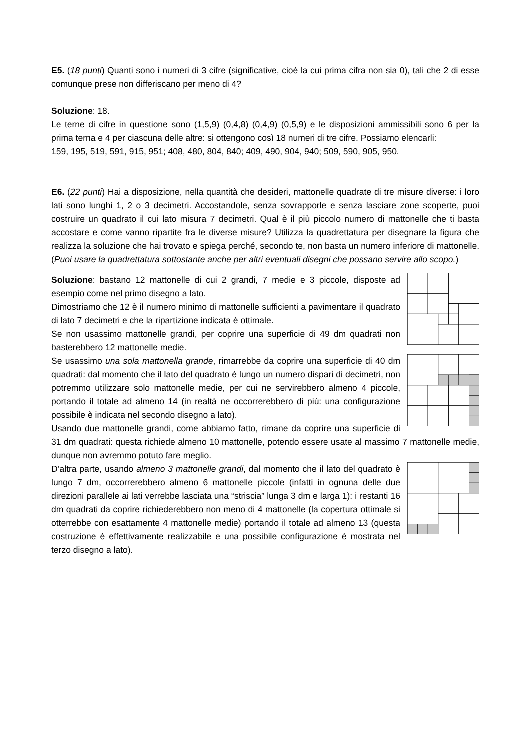E5. (18 punti) Quanti sono i numeri di 3 cifre (significative, cioè la cui prima cifra non sia 0), tali che 2 di esse comunque prese non differiscano per meno di 4?
Soluzione: 18.
Le terne di cifre in questione sono (1,5,9) (0,4,8) (0,4,9) (0,5,9) e le disposizioni ammissibili sono 6 per la prima terna e 4 per ciascuna delle altre: si ottengono così 18 numeri di tre cifre. Possiamo elencarli:
159, 195, 519, 591, 915, 951; 408, 480, 804, 840; 409, 490, 904, 940; 509, 590, 905, 950.
E6. (22 punti) Hai a disposizione, nella quantità che desideri, mattonelle quadrate di tre misure diverse: i loro lati sono lunghi 1, 2 o 3 decimetri. Accostandole, senza sovrapporle e senza lasciare zone scoperte, puoi costruire un quadrato il cui lato misura 7 decimetri. Qual è il più piccolo numero di mattonelle che ti basta accostare e come vanno ripartite fra le diverse misure? Utilizza la quadrettatura per disegnare la figura che realizza la soluzione che hai trovato e spiega perché, secondo te, non basta un numero inferiore di mattonelle. (Puoi usare la quadrettatura sottostante anche per altri eventuali disegni che possano servire allo scopo.)
Soluzione: bastano 12 mattonelle di cui 2 grandi, 7 medie e 3 piccole, disposte ad esempio come nel primo disegno a lato.
Dimostriamo che 12 è il numero minimo di mattonelle sufficienti a pavimentare il quadrato di lato 7 decimetri e che la ripartizione indicata è ottimale.
Se non usassimo mattonelle grandi, per coprire una superficie di 49 dm quadrati non basterebbero 12 mattonelle medie.
Se usassimo una sola mattonella grande, rimarrebbe da coprire una superficie di 40 dm quadrati: dal momento che il lato del quadrato è lungo un numero dispari di decimetri, non potremmo utilizzare solo mattonelle medie, per cui ne servirebbero almeno 4 piccole, portando il totale ad almeno 14 (in realtà ne occorrerebbero di più: una configurazione possibile è indicata nel secondo disegno a lato).
Usando due mattonelle grandi, come abbiamo fatto, rimane da coprire una superficie di 31 dm quadrati: questa richiede almeno 10 mattonelle, potendo essere usate al massimo 7 mattonelle medie, dunque non avremmo potuto fare meglio.
D’altra parte, usando almeno 3 mattonelle grandi, dal momento che il lato del quadrato è lungo 7 dm, occorrerebbero almeno 6 mattonelle piccole (infatti in ognuna delle due direzioni parallele ai lati verrebbe lasciata una “striscia” lunga 3 dm e larga 1): i restanti 16 dm quadrati da coprire richiederebbero non meno di 4 mattonelle (la copertura ottimale si otterrebbe con esattamente 4 mattonelle medie) portando il totale ad almeno 13 (questa costruzione è effettivamente realizzabile e una possibile configurazione è mostrata nel terzo disegno a lato).